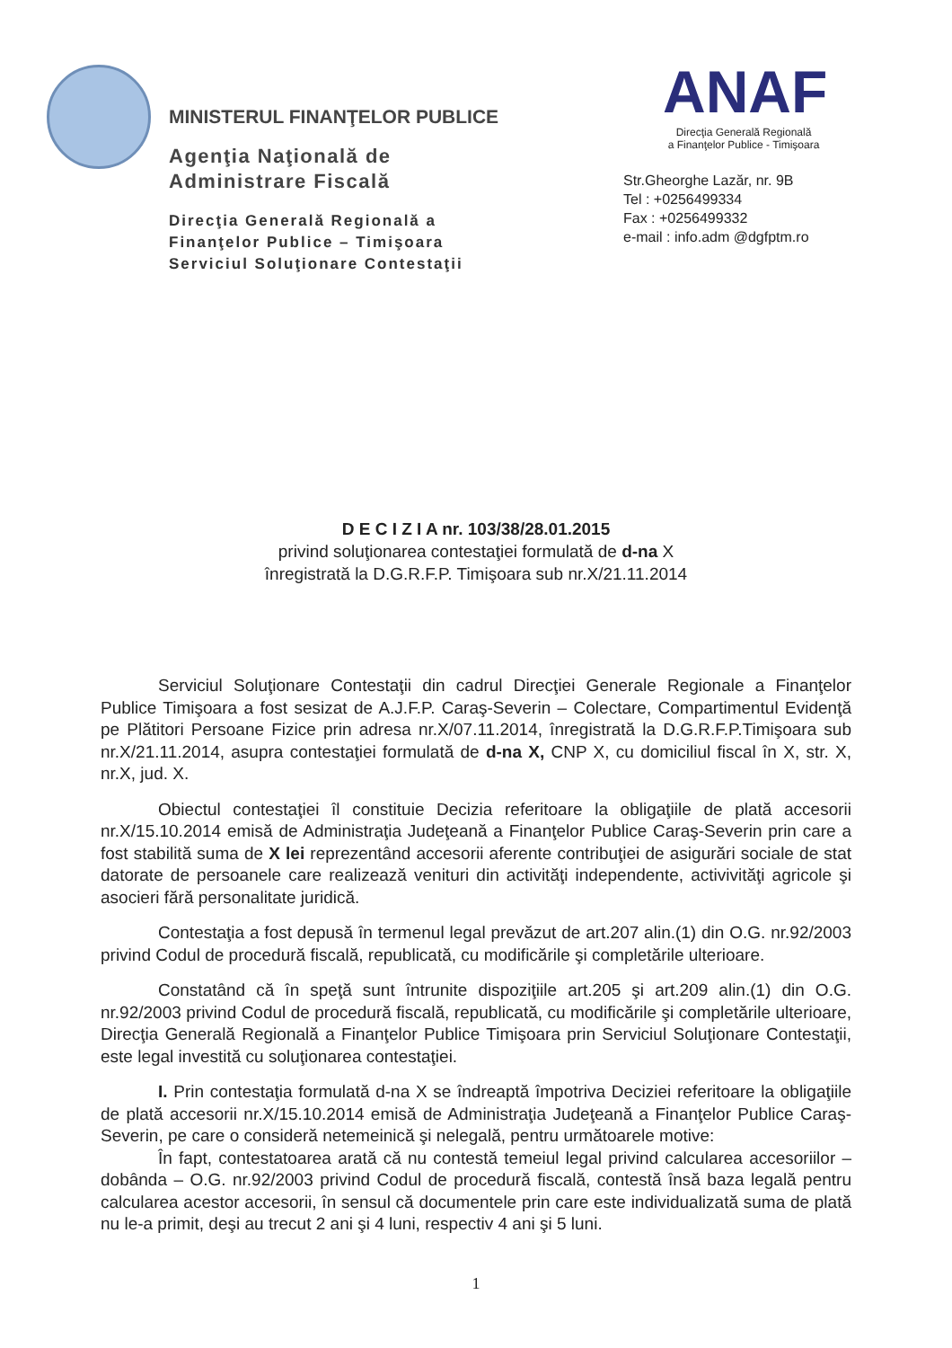MINISTERUL FINANŢELOR PUBLICE
Agenţia Naţională de Administrare Fiscală
Direcţia Generală Regională a Finanţelor Publice – Timişoara Serviciul Soluţionare Contestaţii
ANAF
Direcţia Generală Regională
a Finanţelor Publice - Timişoara
Str.Gheorghe Lazăr, nr. 9B
Tel : +0256499334
Fax : +0256499332
e-mail : info.adm @dgfptm.ro
D E C I Z I A nr. 103/38/28.01.2015
privind soluţionarea contestaţiei formulată de d-na X
înregistrată la D.G.R.F.P. Timişoara sub nr.X/21.11.2014
Serviciul Soluţionare Contestaţii din cadrul Direcţiei Generale Regionale a Finanţelor Publice Timişoara a fost sesizat de A.J.F.P. Caraş-Severin – Colectare, Compartimentul Evidenţă pe Plătitori Persoane Fizice prin adresa nr.X/07.11.2014, înregistrată la D.G.R.F.P.Timişoara sub nr.X/21.11.2014, asupra contestaţiei formulată de d-na X, CNP X, cu domiciliul fiscal în X, str. X, nr.X, jud. X.
Obiectul contestaţiei îl constituie Decizia referitoare la obligaţiile de plată accesorii nr.X/15.10.2014 emisă de Administraţia Judeţeană a Finanţelor Publice Caraş-Severin prin care a fost stabilită suma de X lei reprezentând accesorii aferente contribuţiei de asigurări sociale de stat datorate de persoanele care realizează venituri din activităţi independente, activivităţi agricole şi asocieri fără personalitate juridică.
Contestaţia a fost depusă în termenul legal prevăzut de art.207 alin.(1) din O.G. nr.92/2003 privind Codul de procedură fiscală, republicată, cu modificările şi completările ulterioare.
Constatând că în speţă sunt întrunite dispoziţiile art.205 şi art.209 alin.(1) din O.G. nr.92/2003 privind Codul de procedură fiscală, republicată, cu modificările şi completările ulterioare, Direcţia Generală Regională a Finanţelor Publice Timişoara prin Serviciul Soluţionare Contestaţii, este legal investită cu soluţionarea contestaţiei.
I. Prin contestaţia formulată d-na X se îndreaptă împotriva Deciziei referitoare la obligaţiile de plată accesorii nr.X/15.10.2014 emisă de Administraţia Judeţeană a Finanţelor Publice Caraş-Severin, pe care o consideră netemeinică şi nelegală, pentru următoarele motive:
În fapt, contestatoarea arată că nu contestă temeiul legal privind calcularea accesoriilor – dobânda – O.G. nr.92/2003 privind Codul de procedură fiscală, contestă însă baza legală pentru calcularea acestor accesorii, în sensul că documentele prin care este individualizată suma de plată nu le-a primit, deşi au trecut 2 ani şi 4 luni, respectiv 4 ani şi 5 luni.
1